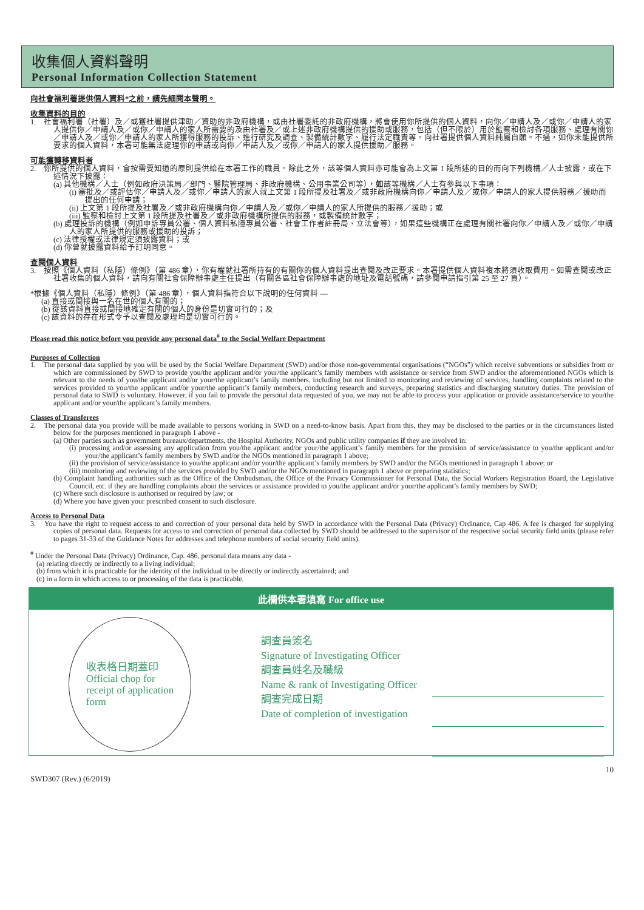收集個人資料聲明
Personal Information Collection Statement
向社會福利署提供個人資料*之前，請先細閱本聲明。
收集資料的目的
1.　社會福利署（社署）及／或獲社署提供津助／資助的非政府機構，或由社署委託的非政府機構，將會使用你所提供的個人資料，向你／申請人及／或你／申請人的家人提供你／申請人及／或你／申請人的家人所需要的及由社署及／或上述非政府機構提供的援助或服務，包括（但不限於）用於監察和檢討各項服務、處理有關你／申請人及／或你／申請人的家人所獲得服務的投訴、進行研究及調查、製備統計數字、履行法定職責等。向社署提供個人資料純屬自願。不過，如你未能提供所要求的個人資料，本署可能無法處理你的申請或向你／申請人及／或你／申請人的家人提供援助／服務。
可能獲轉移資料者
2.　你所提供的個人資料，會按需要知道的原則提供給在本署工作的職員。除此之外，該等個人資料亦可能會為上文第 1 段所述的目的而向下列機構／人士披露，或在下述情況下披露：
(a) 其他機構／人士（例如政府決策局／部門、醫院管理局、非政府機構、公用事業公司等），如該等機構／人士有參與以下事項：
(i) 審批及／或評估你／申請人及／或你／申請人的家人就上文第 1 段所提及社署及／或非政府機構向你／申請人及／或你／申請人的家人提供服務／援助而提出的任何申請；
(ii) 上文第 1 段所提及社署及／或非政府機構向你／申請人及／或你／申請人的家人所提供的服務／援助；或
(iii) 監察和檢討上文第 1 段所提及社署及／或非政府機構所提供的服務，或製備統計數字；
(b) 處理投訴的機構（例如申訴專員公署、個人資料私隱專員公署、社會工作者註冊局、立法會等），如果這些機構正在處理有關社署向你／申請人及／或你／申請人的家人所提供的服務或援助的投訴；
(c) 法律授權或法律規定須披露資料；或
(d) 你曾就披露資料給予訂明同意。
查閱個人資料
3.　按照《個人資料（私隱）條例》（第 486 章），你有權就社署所持有的有關你的個人資料提出查閱及改正要求。本署提供個人資料複本將須收取費用。如需查閱或改正社署收集的個人資料，請向有關社會保障辦事處主任提出（有關各區社會保障辦事處的地址及電話號碼，請參閱申請指引第 25 至 27 頁）。
*根據《個人資料（私隱）條例》（第 486 章），個人資料指符合以下說明的任何資料 —
(a) 直接或間接與一名在世的個人有關的；
(b) 從該資料直接或間接地確定有關的個人的身份是切實可行的；及
(c) 該資料的存在形式令予以查閱及處理均是切實可行的。
Please read this notice before you provide any personal data<sup>#</sup> to the Social Welfare Department
Purposes of Collection
1.　The personal data supplied by you will be used by the Social Welfare Department (SWD) and/or those non-governmental organisations (“NGOs”) which receive subventions or subsidies from or which are commissioned by SWD to provide you/the applicant and/or your/the applicant’s family members with assistance or service from SWD and/or the aforementioned NGOs which is relevant to the needs of you/the applicant and/or your/the applicant’s family members, including but not limited to monitoring and reviewing of services, handling complaints related to the services provided to you/the applicant and/or your/the applicant’s family members, conducting research and surveys, preparing statistics and discharging statutory duties. The provision of personal data to SWD is voluntary. However, if you fail to provide the personal data requested of you, we may not be able to process your application or provide assistance/service to you/the applicant and/or your/the applicant’s family members.
Classes of Transferees
2.　The personal data you provide will be made available to persons working in SWD on a need-to-know basis. Apart from this, they may be disclosed to the parties or in the circumstances listed below for the purposes mentioned in paragraph 1 above -
(a) Other parties such as government bureaux/departments, the Hospital Authority, NGOs and public utility companies if they are involved in:
(i) processing and/or assessing any application from you/the applicant and/or your/the applicant’s family members for the provision of service/assistance to you/the applicant and/or your/the applicant’s family members by SWD and/or the NGOs mentioned in paragraph 1 above;
(ii) the provision of service/assistance to you/the applicant and/or your/the applicant’s family members by SWD and/or the NGOs mentioned in paragraph 1 above; or
(iii) monitoring and reviewing of the services provided by SWD and/or the NGOs mentioned in paragraph 1 above or preparing statistics;
(b) Complaint handling authorities such as the Office of the Ombudsman, the Office of the Privacy Commissioner for Personal Data, the Social Workers Registration Board, the Legislative Council, etc. if they are handling complaints about the services or assistance provided to you/the applicant and/or your/the applicant’s family members by SWD;
(c) Where such disclosure is authorised or required by law; or
(d) Where you have given your prescribed consent to such disclosure.
Access to Personal Data
3.　You have the right to request access to and correction of your personal data held by SWD in accordance with the Personal Data (Privacy) Ordinance, Cap 486. A fee is charged for supplying copies of personal data. Requests for access to and correction of personal data collected by SWD should be addressed to the supervisor of the respective social security field units (please refer to pages 31-33 of the Guidance Notes for addresses and telephone numbers of social security field units).
<sup>#</sup> Under the Personal Data (Privacy) Ordinance, Cap. 486, personal data means any data -
(a) relating directly or indirectly to a living individual;
(b) from which it is practicable for the identity of the individual to be directly or indirectly ascertained; and
(c) in a form in which access to or processing of the data is practicable.
此欄供本署填寫 For office use
收表格日期蓋印
Official chop for
receipt of application
form
調查員簽名
Signature of Investigating Officer
調查員姓名及職級
Name & rank of Investigating Officer
調查完成日期
Date of completion of investigation
SWD307 (Rev.) (6/2019) 10